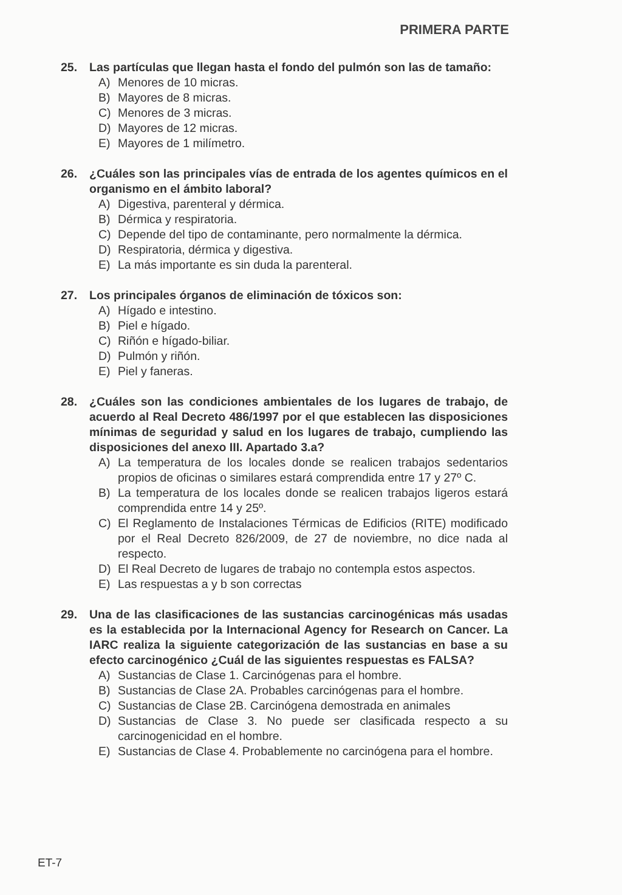PRIMERA PARTE
25. Las partículas que llegan hasta el fondo del pulmón son las de tamaño:
A) Menores de 10 micras.
B) Mayores de 8 micras.
C) Menores de 3 micras.
D) Mayores de 12 micras.
E) Mayores de 1 milímetro.
26. ¿Cuáles son las principales vías de entrada de los agentes químicos en el organismo en el ámbito laboral?
A) Digestiva, parenteral y dérmica.
B) Dérmica y respiratoria.
C) Depende del tipo de contaminante, pero normalmente la dérmica.
D) Respiratoria, dérmica y digestiva.
E) La más importante es sin duda la parenteral.
27. Los principales órganos de eliminación de tóxicos son:
A) Hígado e intestino.
B) Piel e hígado.
C) Riñón e hígado-biliar.
D) Pulmón y riñón.
E) Piel y faneras.
28. ¿Cuáles son las condiciones ambientales de los lugares de trabajo, de acuerdo al Real Decreto 486/1997 por el que establecen las disposiciones mínimas de seguridad y salud en los lugares de trabajo, cumpliendo las disposiciones del anexo III. Apartado 3.a?
A) La temperatura de los locales donde se realicen trabajos sedentarios propios de oficinas o similares estará comprendida entre 17 y 27º C.
B) La temperatura de los locales donde se realicen trabajos ligeros estará comprendida entre 14 y 25º.
C) El Reglamento de Instalaciones Térmicas de Edificios (RITE) modificado por el Real Decreto 826/2009, de 27 de noviembre, no dice nada al respecto.
D) El Real Decreto de lugares de trabajo no contempla estos aspectos.
E) Las respuestas a y b son correctas
29. Una de las clasificaciones de las sustancias carcinogénicas más usadas es la establecida por la Internacional Agency for Research on Cancer. La IARC realiza la siguiente categorización de las sustancias en base a su efecto carcinogénico ¿Cuál de las siguientes respuestas es FALSA?
A) Sustancias de Clase 1. Carcinógenas para el hombre.
B) Sustancias de Clase 2A. Probables carcinógenas para el hombre.
C) Sustancias de Clase 2B. Carcinógena demostrada en animales
D) Sustancias de Clase 3. No puede ser clasificada respecto a su carcinogenicidad en el hombre.
E) Sustancias de Clase 4. Probablemente no carcinógena para el hombre.
ET-7